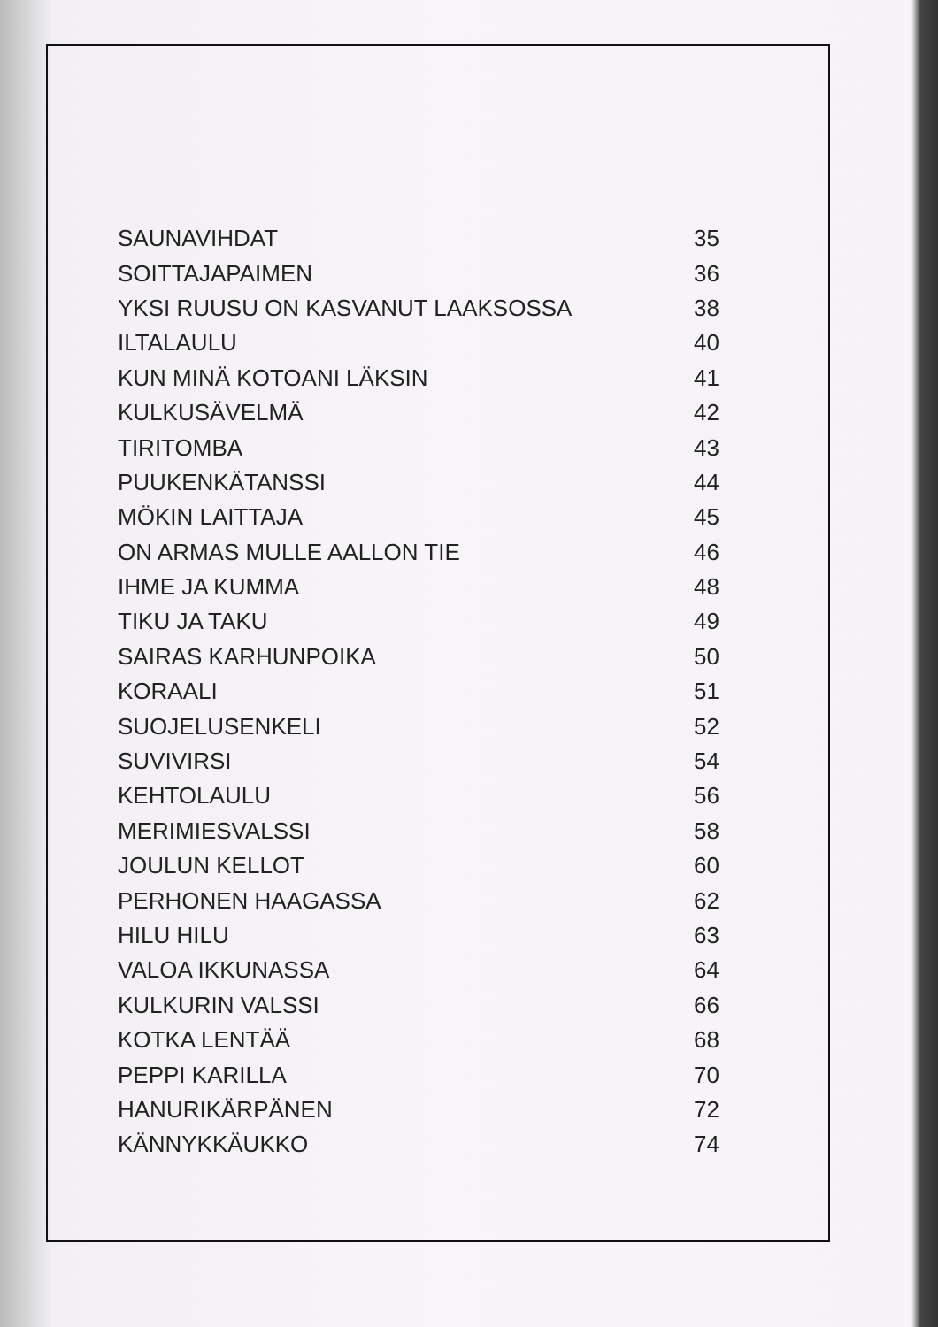| SAUNAVIHDAT | 35 |
| SOITTAJAPAIMEN | 36 |
| YKSI RUUSU ON KASVANUT LAAKSOSSA | 38 |
| ILTALAULU | 40 |
| KUN MINÄ KOTOANI LÄKSIN | 41 |
| KULKUSÄVELMÄ | 42 |
| TIRITOMBA | 43 |
| PUUKENKÄTANSSI | 44 |
| MÖKIN LAITTAJA | 45 |
| ON ARMAS MULLE AALLON TIE | 46 |
| IHME JA KUMMA | 48 |
| TIKU JA TAKU | 49 |
| SAIRAS KARHUNPOIKA | 50 |
| KORAALI | 51 |
| SUOJELUSENKELI | 52 |
| SUVIVIRSI | 54 |
| KEHTOLAULU | 56 |
| MERIMIESVALSSI | 58 |
| JOULUN KELLOT | 60 |
| PERHONEN HAAGASSA | 62 |
| HILU HILU | 63 |
| VALOA IKKUNASSA | 64 |
| KULKURIN VALSSI | 66 |
| KOTKA LENTÄÄ | 68 |
| PEPPI KARILLA | 70 |
| HANURIKÄRPÄNEN | 72 |
| KÄNNYKKÄUKKO | 74 |